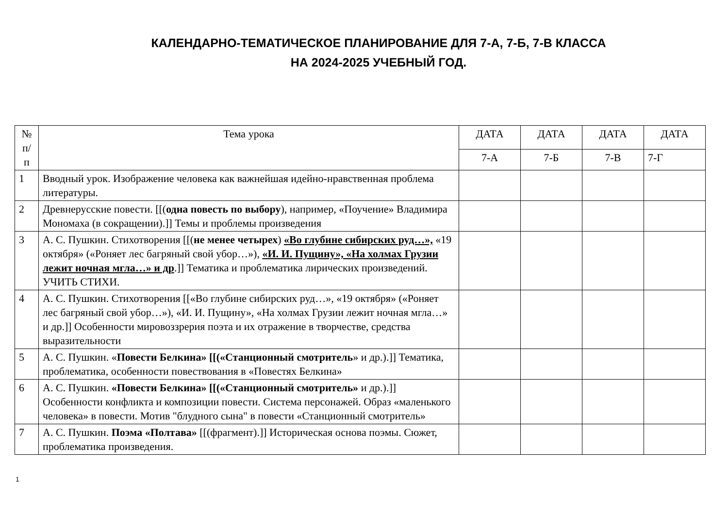КАЛЕНДАРНО-ТЕМАТИЧЕСКОЕ ПЛАНИРОВАНИЕ ДЛЯ 7-А, 7-Б, 7-В КЛАССА
НА 2024-2025 УЧЕБНЫЙ ГОД.
| № п/ п | Тема урока | ДАТА | ДАТА | ДАТА | ДАТА |
| --- | --- | --- | --- | --- | --- |
| | | 7-А | 7-Б | 7-В | 7-Г |
| 1 | Вводный урок. Изображение человека как важнейшая идейно-нравственная проблема литературы. | | | | |
| 2 | Древнерусские повести. [[( одна повесть по выбору ), например, «Поучение» Владимира Мономаха (в сокращении).]] Темы и проблемы произведения | | | | |
| 3 | А. С. Пушкин. Стихотворения [[( не менее четырех ) «Во глубине сибирских руд…», «19 октября» («Роняет лес багряный свой убор…»), «И. И. Пущину», «На холмах Грузии лежит ночная мгла…» и др .]] Тематика и проблематика лирических произведений. УЧИТЬ СТИХИ. | | | | |
| 4 | А. С. Пушкин. Стихотворения [[«Во глубине сибирских руд…», «19 октября» («Роняет лес багряный свой убор…»), «И. И. Пущину», «На холмах Грузии лежит ночная мгла…» и др.]] Особенности мировоззрерия поэта и их отражение в творчестве, средства выразительности | | | | |
| 5 | А. С. Пушкин. « Повести Белкина» [[(«Станционный смотритель » и др.).]] Тематика, проблематика, особенности повествования в «Повестях Белкина» | | | | |
| 6 | А. С. Пушкин. «Повести Белкина» [[(«Станционный смотритель» и др.).]] Особенности конфликта и композиции повести. Система персонажей. Образ «маленького человека» в повести. Мотив "блудного сына" в повести «Станционный смотритель» | | | | |
| 7 | А. С. Пушкин. Поэма «Полтава» [[(фрагмент).]] Историческая основа поэмы. Сюжет, проблематика произведения. | | | | |
1